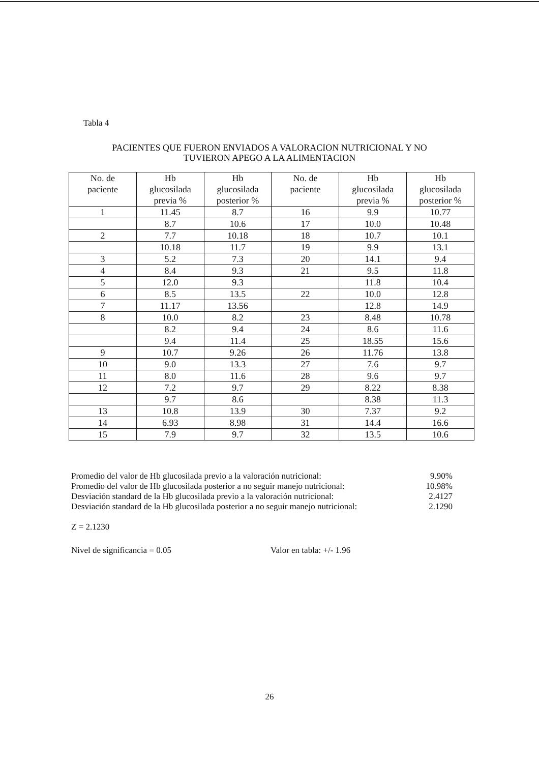Tabla 4
PACIENTES QUE FUERON ENVIADOS A VALORACION NUTRICIONAL Y NO
TUVIERON APEGO A LA ALIMENTACION
| No. de paciente | Hb glucosilada previa % | Hb glucosilada posterior % | No. de paciente | Hb glucosilada previa % | Hb glucosilada posterior % |
| --- | --- | --- | --- | --- | --- |
| 1 | 11.45 | 8.7 | 16 | 9.9 | 10.77 |
| | 8.7 | 10.6 | 17 | 10.0 | 10.48 |
| 2 | 7.7 | 10.18 | 18 | 10.7 | 10.1 |
| | 10.18 | 11.7 | 19 | 9.9 | 13.1 |
| 3 | 5.2 | 7.3 | 20 | 14.1 | 9.4 |
| 4 | 8.4 | 9.3 | 21 | 9.5 | 11.8 |
| 5 | 12.0 | 9.3 | | 11.8 | 10.4 |
| 6 | 8.5 | 13.5 | 22 | 10.0 | 12.8 |
| 7 | 11.17 | 13.56 | | 12.8 | 14.9 |
| 8 | 10.0 | 8.2 | 23 | 8.48 | 10.78 |
| | 8.2 | 9.4 | 24 | 8.6 | 11.6 |
| | 9.4 | 11.4 | 25 | 18.55 | 15.6 |
| 9 | 10.7 | 9.26 | 26 | 11.76 | 13.8 |
| 10 | 9.0 | 13.3 | 27 | 7.6 | 9.7 |
| 11 | 8.0 | 11.6 | 28 | 9.6 | 9.7 |
| 12 | 7.2 | 9.7 | 29 | 8.22 | 8.38 |
| | 9.7 | 8.6 | | 8.38 | 11.3 |
| 13 | 10.8 | 13.9 | 30 | 7.37 | 9.2 |
| 14 | 6.93 | 8.98 | 31 | 14.4 | 16.6 |
| 15 | 7.9 | 9.7 | 32 | 13.5 | 10.6 |
Promedio del valor de Hb glucosilada previo a la valoración nutricional: 9.90%
Promedio del valor de Hb glucosilada posterior a no seguir manejo nutricional: 10.98%
Desviación standard de la Hb glucosilada previo a la valoración nutricional: 2.4127
Desviación standard de la Hb glucosilada posterior a no seguir manejo nutricional: 2.1290
Z = 2.1230
Nivel de significancia = 0.05 Valor en tabla: +/- 1.96
26